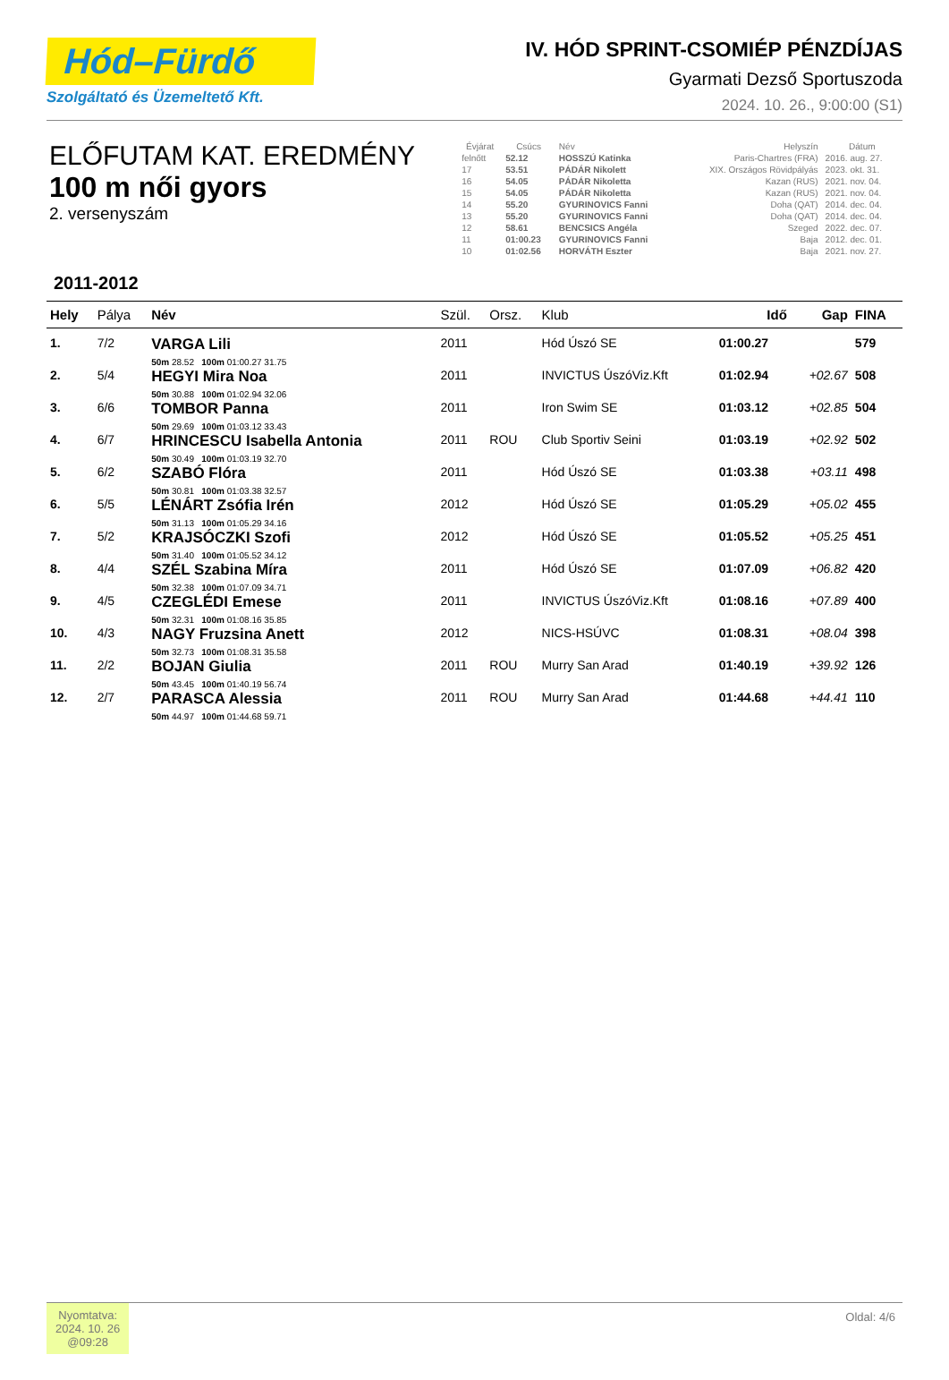Hód–Fürdő
Szolgáltató és Üzemeltető Kft.
IV. HÓD SPRINT-CSOMIÉP PÉNZDÍJAS
Gyarmati Dezső Sportuszoda
2024. 10. 26., 9:00:00 (S1)
ELŐFUTAM KAT. EREDMÉNY
100 m női gyors
2. versenyszám
| Évjárat | Csúcs | Név | Helyszín | Dátum |
| --- | --- | --- | --- | --- |
| felnőtt | 52.12 | HOSSZÚ Katinka | Paris-Chartres (FRA) | 2016. aug. 27. |
| 17 | 53.51 | PÁDÁR Nikolett | XIX. Országos Rövidpályás | 2023. okt. 31. |
| 16 | 54.05 | PÁDÁR Nikoletta | Kazan (RUS) | 2021. nov. 04. |
| 15 | 54.05 | PÁDÁR Nikoletta | Kazan (RUS) | 2021. nov. 04. |
| 14 | 55.20 | GYURINOVICS Fanni | Doha (QAT) | 2014. dec. 04. |
| 13 | 55.20 | GYURINOVICS Fanni | Doha (QAT) | 2014. dec. 04. |
| 12 | 58.61 | BENCSICS Angéla | Szeged | 2022. dec. 07. |
| 11 | 01:00.23 | GYURINOVICS Fanni | Baja | 2012. dec. 01. |
| 10 | 01:02.56 | HORVÁTH Eszter | Baja | 2021. nov. 27. |
2011-2012
| Hely | Pálya | Név | Szül. | Orsz. | Klub | Idő | Gap | FINA |
| --- | --- | --- | --- | --- | --- | --- | --- | --- |
| 1. | 7/2 | VARGA Lili 50m 28.52 100m 01:00.27 31.75 | 2011 | | Hód Úszó SE | 01:00.27 | | 579 |
| 2. | 5/4 | HEGYI Mira Noa 50m 30.88 100m 01:02.94 32.06 | 2011 | | INVICTUS ÚszóViz.Kft | 01:02.94 | +02.67 | 508 |
| 3. | 6/6 | TOMBOR Panna 50m 29.69 100m 01:03.12 33.43 | 2011 | | Iron Swim SE | 01:03.12 | +02.85 | 504 |
| 4. | 6/7 | HRINCESCU Isabella Antonia 50m 30.49 100m 01:03.19 32.70 | 2011 | ROU | Club Sportiv Seini | 01:03.19 | +02.92 | 502 |
| 5. | 6/2 | SZABÓ Flóra 50m 30.81 100m 01:03.38 32.57 | 2011 | | Hód Úszó SE | 01:03.38 | +03.11 | 498 |
| 6. | 5/5 | LÉNÁRT Zsófia Irén 50m 31.13 100m 01:05.29 34.16 | 2012 | | Hód Úszó SE | 01:05.29 | +05.02 | 455 |
| 7. | 5/2 | KRAJSÓCZKI Szofi 50m 31.40 100m 01:05.52 34.12 | 2012 | | Hód Úszó SE | 01:05.52 | +05.25 | 451 |
| 8. | 4/4 | SZÉL Szabina Míra 50m 32.38 100m 01:07.09 34.71 | 2011 | | Hód Úszó SE | 01:07.09 | +06.82 | 420 |
| 9. | 4/5 | CZEGLÉDI Emese 50m 32.31 100m 01:08.16 35.85 | 2011 | | INVICTUS ÚszóViz.Kft | 01:08.16 | +07.89 | 400 |
| 10. | 4/3 | NAGY Fruzsina Anett 50m 32.73 100m 01:08.31 35.58 | 2012 | | NICS-HSÚVC | 01:08.31 | +08.04 | 398 |
| 11. | 2/2 | BOJAN Giulia 50m 43.45 100m 01:40.19 56.74 | 2011 | ROU | Murry San Arad | 01:40.19 | +39.92 | 126 |
| 12. | 2/7 | PARASCA Alessia 50m 44.97 100m 01:44.68 59.71 | 2011 | ROU | Murry San Arad | 01:44.68 | +44.41 | 110 |
Nyomtatva:
2024. 10. 26
@09:28
Oldal: 4/6